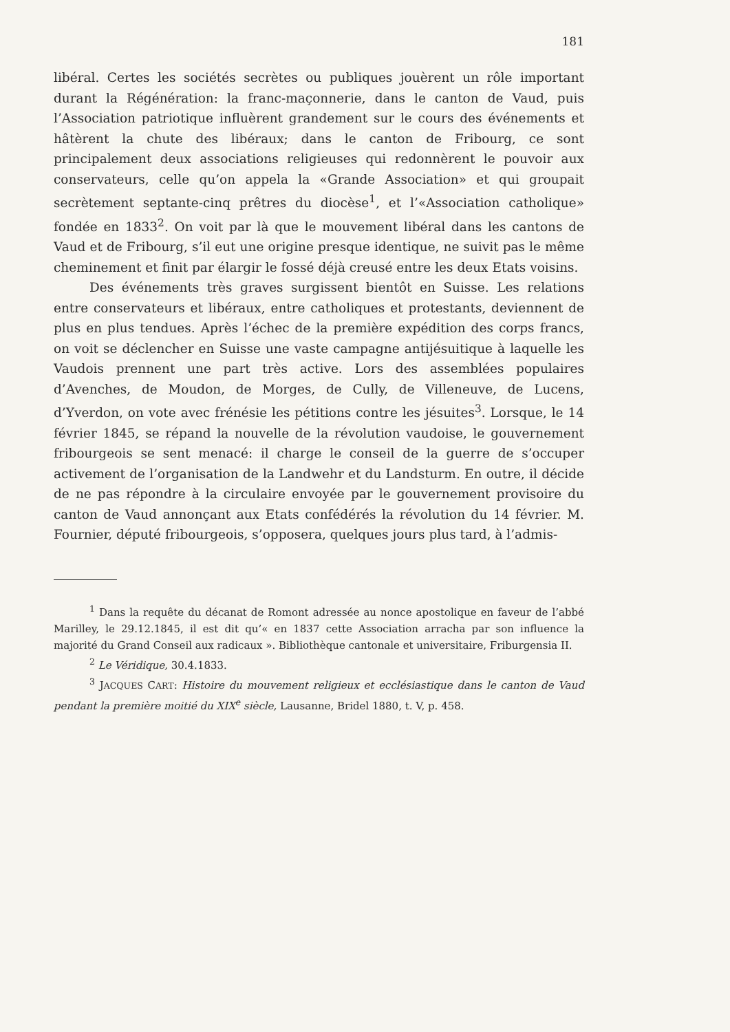181
libéral. Certes les sociétés secrètes ou publiques jouèrent un rôle important durant la Régénération: la franc-maçonnerie, dans le canton de Vaud, puis l’Association patriotique influèrent grandement sur le cours des événements et hâtèrent la chute des libéraux; dans le canton de Fribourg, ce sont principalement deux associations religieuses qui redonnèrent le pouvoir aux conservateurs, celle qu’on appela la «Grande Association» et qui groupait secrètement septante-cinq prêtres du diocèse<sup>1</sup>, et l’«Association catholique» fondée en 1833<sup>2</sup>. On voit par là que le mouvement libéral dans les cantons de Vaud et de Fribourg, s’il eut une origine presque identique, ne suivit pas le même cheminement et finit par élargir le fossé déjà creusé entre les deux Etats voisins.
Des événements très graves surgissent bientôt en Suisse. Les relations entre conservateurs et libéraux, entre catholiques et protestants, deviennent de plus en plus tendues. Après l’échec de la première expédition des corps francs, on voit se déclencher en Suisse une vaste campagne antijésuitique à laquelle les Vaudois prennent une part très active. Lors des assemblées populaires d’Avenches, de Moudon, de Morges, de Cully, de Villeneuve, de Lucens, d’Yverdon, on vote avec frénésie les pétitions contre les jésuites<sup>3</sup>. Lorsque, le 14 février 1845, se répand la nouvelle de la révolution vaudoise, le gouvernement fribourgeois se sent menacé: il charge le conseil de la guerre de s’occuper activement de l’organisation de la Landwehr et du Landsturm. En outre, il décide de ne pas répondre à la circulaire envoyée par le gouvernement provisoire du canton de Vaud annonçant aux Etats confédérés la révolution du 14 février. M. Fournier, député fribourgeois, s’opposera, quelques jours plus tard, à l’admis-
<sup>1</sup> Dans la requête du décanat de Romont adressée au nonce apostolique en faveur de l’abbé Marilley, le 29.12.1845, il est dit qu’« en 1837 cette Association arracha par son influence la majorité du Grand Conseil aux radicaux ». Bibliothèque cantonale et universitaire, Friburgensia II.
<sup>2</sup> Le Véridique, 30.4.1833.
<sup>3</sup> JACQUES CART: Histoire du mouvement religieux et ecclésiastique dans le canton de Vaud pendant la première moitié du XIX<sup>e</sup> siècle, Lausanne, Bridel 1880, t. V, p. 458.